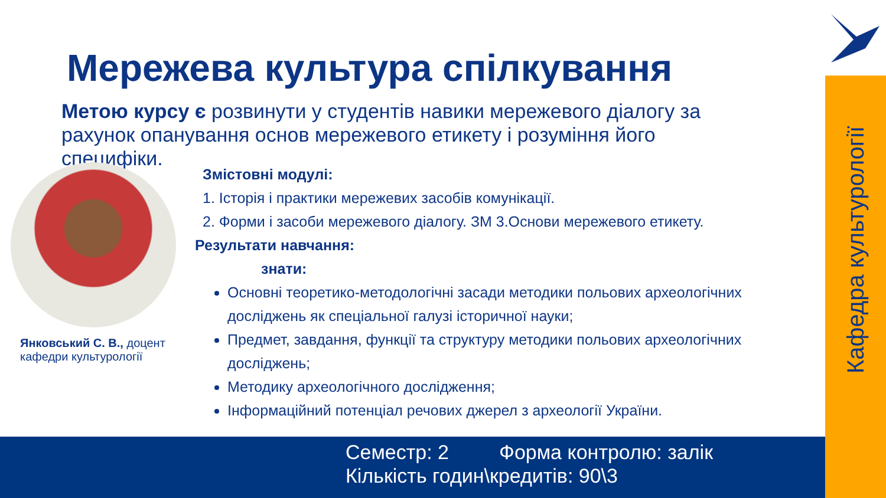Кафедра культурології
Мережева культура спілкування
Метою курсу є розвинути у студентів навики мережевого діалогу за рахунок опанування основ мережевого етикету і розуміння його специфіки.
Янковський С. В., доцент кафедри культурології
Змістовні модулі:
1. Історія і практики мережевих засобів комунікації.
2. Форми і засоби мережевого діалогу. ЗМ 3.Основи мережевого етикету.
Результати навчання:
знати:
Основні теоретико-методологічні засади методики польових археологічних досліджень як спеціальної галузі історичної науки;
Предмет, завдання, функції та структуру методики польових археологічних досліджень;
Методику археологічного дослідження;
Інформаційний потенціал речових джерел з археології України.
Семестр: 2 Форма контролю: залік
Кількість годин\кредитів: 90\3